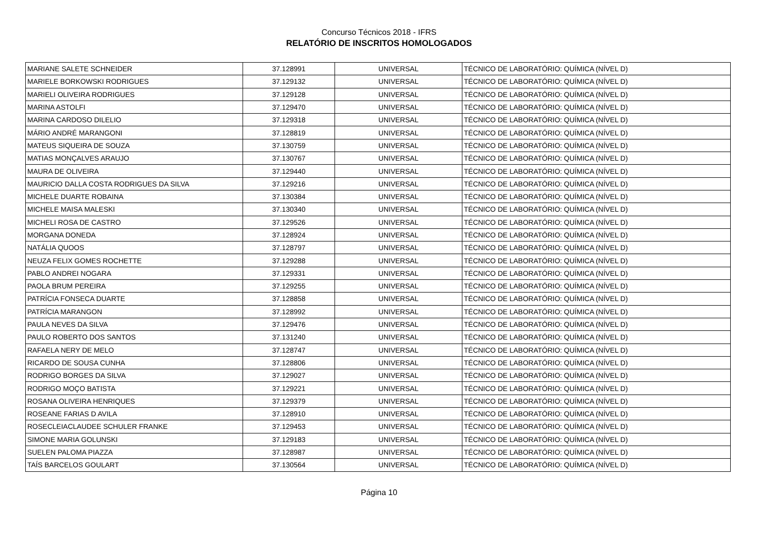Concurso Técnicos 2018 - IFRS
RELATÓRIO DE INSCRITOS HOMOLOGADOS
| MARIANE SALETE SCHNEIDER | 37.128991 | UNIVERSAL | TÉCNICO DE LABORATÓRIO: QUÍMICA (NÍVEL D) |
| MARIELE BORKOWSKI RODRIGUES | 37.129132 | UNIVERSAL | TÉCNICO DE LABORATÓRIO: QUÍMICA (NÍVEL D) |
| MARIELI OLIVEIRA RODRIGUES | 37.129128 | UNIVERSAL | TÉCNICO DE LABORATÓRIO: QUÍMICA (NÍVEL D) |
| MARINA ASTOLFI | 37.129470 | UNIVERSAL | TÉCNICO DE LABORATÓRIO: QUÍMICA (NÍVEL D) |
| MARINA CARDOSO DILELIO | 37.129318 | UNIVERSAL | TÉCNICO DE LABORATÓRIO: QUÍMICA (NÍVEL D) |
| MÁRIO ANDRÉ MARANGONI | 37.128819 | UNIVERSAL | TÉCNICO DE LABORATÓRIO: QUÍMICA (NÍVEL D) |
| MATEUS SIQUEIRA DE SOUZA | 37.130759 | UNIVERSAL | TÉCNICO DE LABORATÓRIO: QUÍMICA (NÍVEL D) |
| MATIAS MONÇALVES ARAUJO | 37.130767 | UNIVERSAL | TÉCNICO DE LABORATÓRIO: QUÍMICA (NÍVEL D) |
| MAURA DE OLIVEIRA | 37.129440 | UNIVERSAL | TÉCNICO DE LABORATÓRIO: QUÍMICA (NÍVEL D) |
| MAURICIO DALLA COSTA RODRIGUES DA SILVA | 37.129216 | UNIVERSAL | TÉCNICO DE LABORATÓRIO: QUÍMICA (NÍVEL D) |
| MICHELE DUARTE ROBAINA | 37.130384 | UNIVERSAL | TÉCNICO DE LABORATÓRIO: QUÍMICA (NÍVEL D) |
| MICHELE MAISA MALESKI | 37.130340 | UNIVERSAL | TÉCNICO DE LABORATÓRIO: QUÍMICA (NÍVEL D) |
| MICHELI ROSA DE CASTRO | 37.129526 | UNIVERSAL | TÉCNICO DE LABORATÓRIO: QUÍMICA (NÍVEL D) |
| MORGANA DONEDA | 37.128924 | UNIVERSAL | TÉCNICO DE LABORATÓRIO: QUÍMICA (NÍVEL D) |
| NATÁLIA QUOOS | 37.128797 | UNIVERSAL | TÉCNICO DE LABORATÓRIO: QUÍMICA (NÍVEL D) |
| NEUZA FELIX GOMES ROCHETTE | 37.129288 | UNIVERSAL | TÉCNICO DE LABORATÓRIO: QUÍMICA (NÍVEL D) |
| PABLO ANDREI NOGARA | 37.129331 | UNIVERSAL | TÉCNICO DE LABORATÓRIO: QUÍMICA (NÍVEL D) |
| PAOLA BRUM PEREIRA | 37.129255 | UNIVERSAL | TÉCNICO DE LABORATÓRIO: QUÍMICA (NÍVEL D) |
| PATRÍCIA FONSECA DUARTE | 37.128858 | UNIVERSAL | TÉCNICO DE LABORATÓRIO: QUÍMICA (NÍVEL D) |
| PATRÍCIA MARANGON | 37.128992 | UNIVERSAL | TÉCNICO DE LABORATÓRIO: QUÍMICA (NÍVEL D) |
| PAULA NEVES DA SILVA | 37.129476 | UNIVERSAL | TÉCNICO DE LABORATÓRIO: QUÍMICA (NÍVEL D) |
| PAULO ROBERTO DOS SANTOS | 37.131240 | UNIVERSAL | TÉCNICO DE LABORATÓRIO: QUÍMICA (NÍVEL D) |
| RAFAELA NERY DE MELO | 37.128747 | UNIVERSAL | TÉCNICO DE LABORATÓRIO: QUÍMICA (NÍVEL D) |
| RICARDO DE SOUSA CUNHA | 37.128806 | UNIVERSAL | TÉCNICO DE LABORATÓRIO: QUÍMICA (NÍVEL D) |
| RODRIGO BORGES DA SILVA | 37.129027 | UNIVERSAL | TÉCNICO DE LABORATÓRIO: QUÍMICA (NÍVEL D) |
| RODRIGO MOÇO BATISTA | 37.129221 | UNIVERSAL | TÉCNICO DE LABORATÓRIO: QUÍMICA (NÍVEL D) |
| ROSANA OLIVEIRA HENRIQUES | 37.129379 | UNIVERSAL | TÉCNICO DE LABORATÓRIO: QUÍMICA (NÍVEL D) |
| ROSEANE FARIAS D AVILA | 37.128910 | UNIVERSAL | TÉCNICO DE LABORATÓRIO: QUÍMICA (NÍVEL D) |
| ROSECLEIACLAUDEE SCHULER FRANKE | 37.129453 | UNIVERSAL | TÉCNICO DE LABORATÓRIO: QUÍMICA (NÍVEL D) |
| SIMONE MARIA GOLUNSKI | 37.129183 | UNIVERSAL | TÉCNICO DE LABORATÓRIO: QUÍMICA (NÍVEL D) |
| SUELEN PALOMA PIAZZA | 37.128987 | UNIVERSAL | TÉCNICO DE LABORATÓRIO: QUÍMICA (NÍVEL D) |
| TAÍS BARCELOS GOULART | 37.130564 | UNIVERSAL | TÉCNICO DE LABORATÓRIO: QUÍMICA (NÍVEL D) |
Página 10